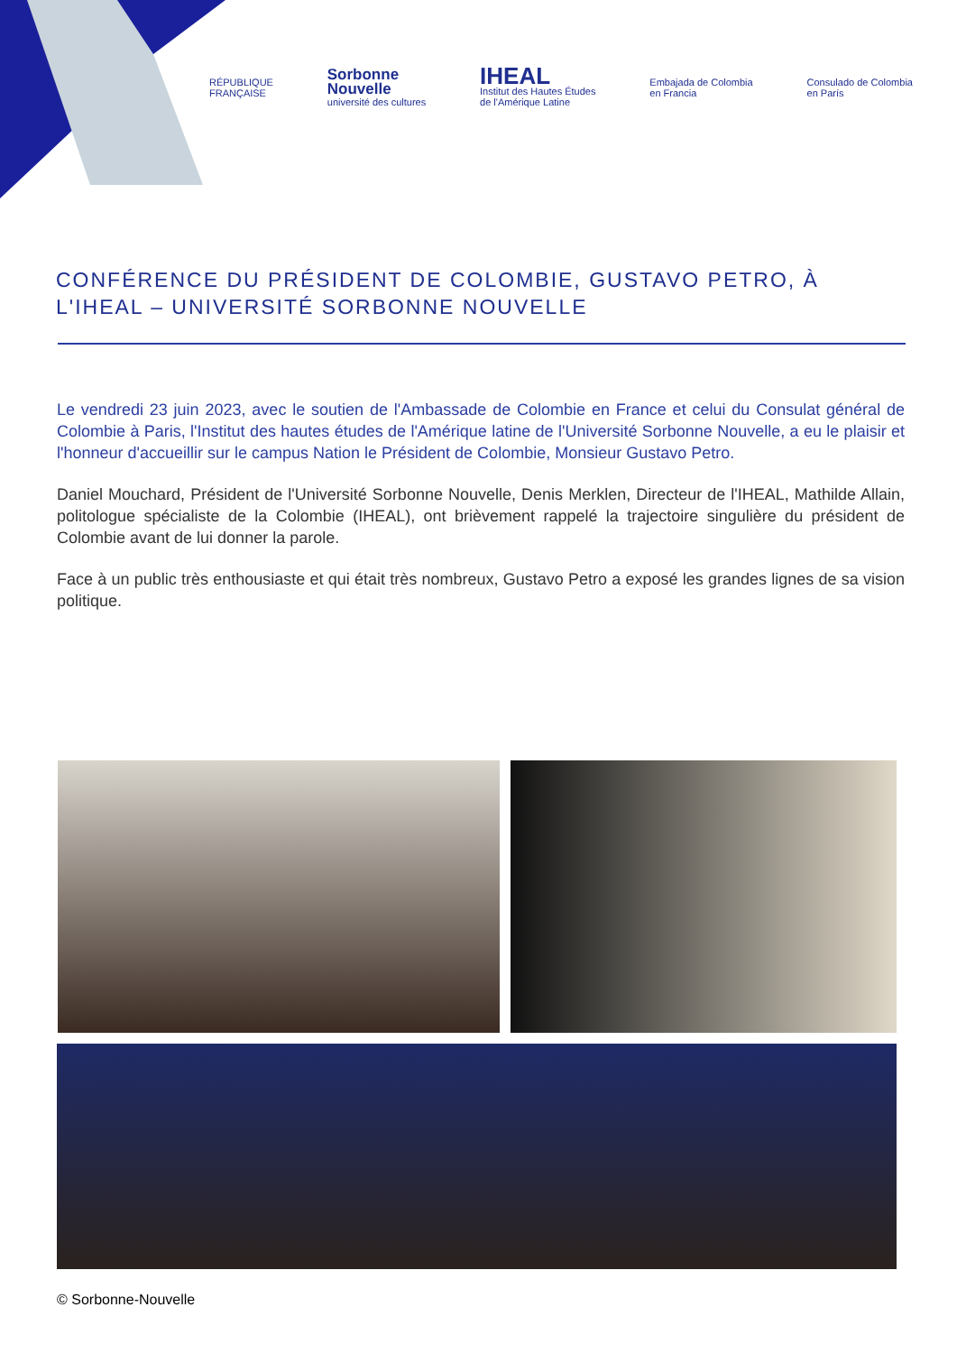RÉPUBLIQUE
FRANÇAISE
Sorbonne
Nouvelle
université des cultures
IHEAL
Institut des Hautes Études
de l'Amérique Latine
Embajada de Colombia
en Francia
Consulado de Colombia
en París
CONFÉRENCE DU PRÉSIDENT DE COLOMBIE, GUSTAVO PETRO, À L'IHEAL – UNIVERSITÉ SORBONNE NOUVELLE
Le vendredi 23 juin 2023, avec le soutien de l'Ambassade de Colombie en France et celui du Consulat général de Colombie à Paris, l'Institut des hautes études de l'Amérique latine de l'Université Sorbonne Nouvelle, a eu le plaisir et l'honneur d'accueillir sur le campus Nation le Président de Colombie, Monsieur Gustavo Petro.
Daniel Mouchard, Président de l'Université Sorbonne Nouvelle, Denis Merklen, Directeur de l'IHEAL, Mathilde Allain, politologue spécialiste de la Colombie (IHEAL), ont brièvement rappelé la trajectoire singulière du président de Colombie avant de lui donner la parole.
Face à un public très enthousiaste et qui était très nombreux, Gustavo Petro a exposé les grandes lignes de sa vision politique.
© Sorbonne-Nouvelle